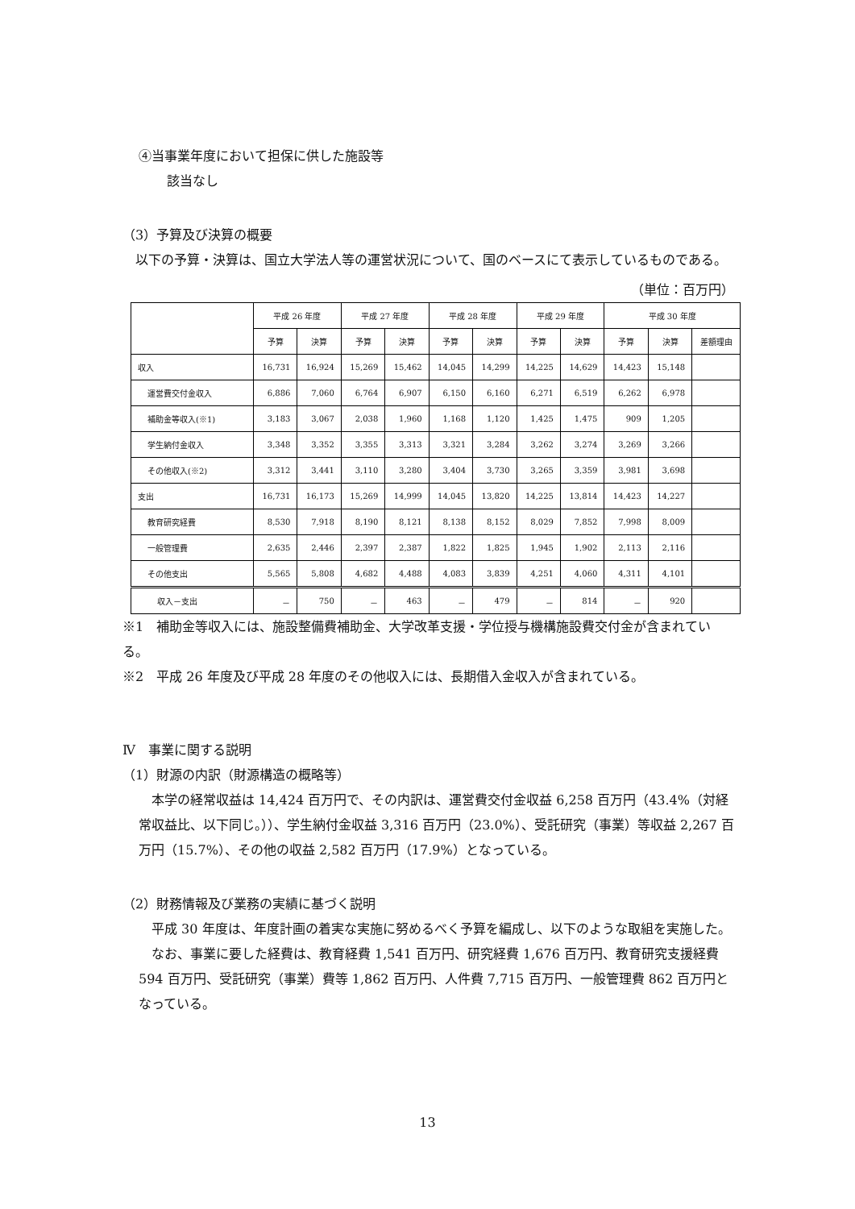④当事業年度において担保に供した施設等
該当なし
（3）予算及び決算の概要
　以下の予算・決算は、国立大学法人等の運営状況について、国のベースにて表示しているものである。
（単位：百万円）
| | 平成 26 年度 | | 平成 27 年度 | | 平成 28 年度 | | 平成 29 年度 | | 平成 30 年度 | | |
| --- | --- | --- | --- | --- | --- | --- | --- | --- | --- | --- | --- |
| | 予算 | 決算 | 予算 | 決算 | 予算 | 決算 | 予算 | 決算 | 予算 | 決算 | 差額理由 |
| 収入 | 16,731 | 16,924 | 15,269 | 15,462 | 14,045 | 14,299 | 14,225 | 14,629 | 14,423 | 15,148 | |
| 運営費交付金収入 | 6,886 | 7,060 | 6,764 | 6,907 | 6,150 | 6,160 | 6,271 | 6,519 | 6,262 | 6,978 | |
| 補助金等収入(※1) | 3,183 | 3,067 | 2,038 | 1,960 | 1,168 | 1,120 | 1,425 | 1,475 | 909 | 1,205 | |
| 学生納付金収入 | 3,348 | 3,352 | 3,355 | 3,313 | 3,321 | 3,284 | 3,262 | 3,274 | 3,269 | 3,266 | |
| その他収入(※2) | 3,312 | 3,441 | 3,110 | 3,280 | 3,404 | 3,730 | 3,265 | 3,359 | 3,981 | 3,698 | |
| 支出 | 16,731 | 16,173 | 15,269 | 14,999 | 14,045 | 13,820 | 14,225 | 13,814 | 14,423 | 14,227 | |
| 教育研究経費 | 8,530 | 7,918 | 8,190 | 8,121 | 8,138 | 8,152 | 8,029 | 7,852 | 7,998 | 8,009 | |
| 一般管理費 | 2,635 | 2,446 | 2,397 | 2,387 | 1,822 | 1,825 | 1,945 | 1,902 | 2,113 | 2,116 | |
| その他支出 | 5,565 | 5,808 | 4,682 | 4,488 | 4,083 | 3,839 | 4,251 | 4,060 | 4,311 | 4,101 | |
| 収入－支出 | － | 750 | － | 463 | － | 479 | － | 814 | － | 920 | |
※1　補助金等収入には、施設整備費補助金、大学改革支援・学位授与機構施設費交付金が含まれている。
※2　平成 26 年度及び平成 28 年度のその他収入には、長期借入金収入が含まれている。
Ⅳ　事業に関する説明
（1）財源の内訳（財源構造の概略等）
　本学の経常収益は 14,424 百万円で、その内訳は、運営費交付金収益 6,258 百万円（43.4%（対経常収益比、以下同じ。））、学生納付金収益 3,316 百万円（23.0%）、受託研究（事業）等収益 2,267 百万円（15.7%）、その他の収益 2,582 百万円（17.9%）となっている。
（2）財務情報及び業務の実績に基づく説明
　平成 30 年度は、年度計画の着実な実施に努めるべく予算を編成し、以下のような取組を実施した。
　なお、事業に要した経費は、教育経費 1,541 百万円、研究経費 1,676 百万円、教育研究支援経費 594 百万円、受託研究（事業）費等 1,862 百万円、人件費 7,715 百万円、一般管理費 862 百万円となっている。
13